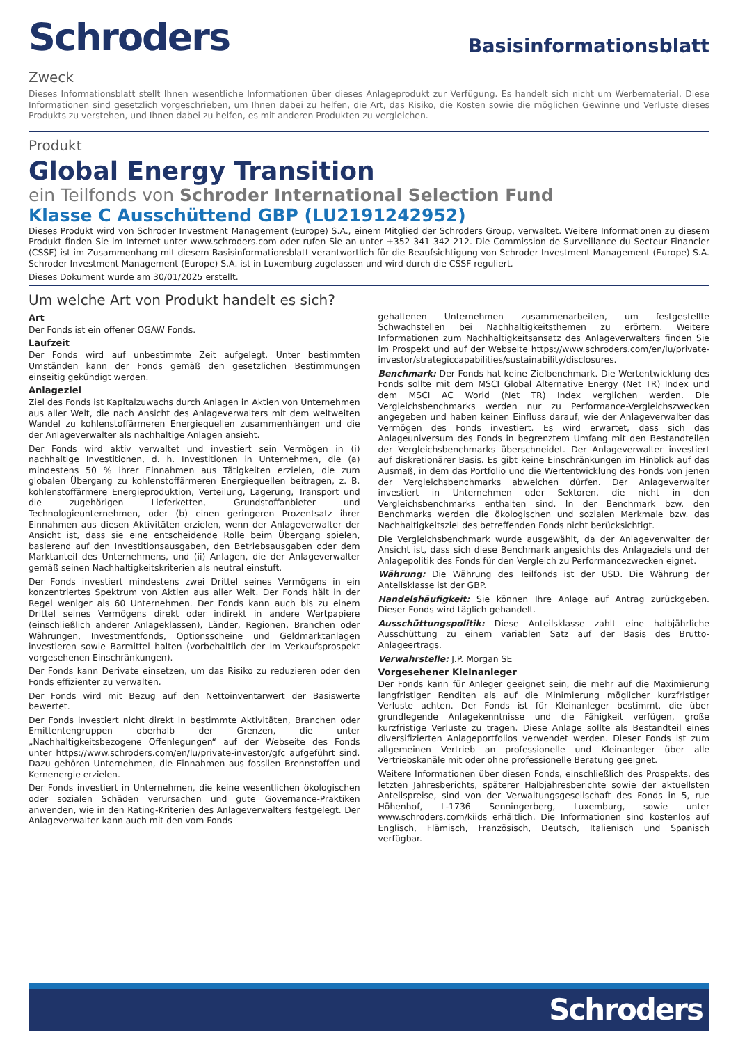Schroders
Basisinformationsblatt
Zweck
Dieses Informationsblatt stellt Ihnen wesentliche Informationen über dieses Anlageprodukt zur Verfügung. Es handelt sich nicht um Werbematerial. Diese Informationen sind gesetzlich vorgeschrieben, um Ihnen dabei zu helfen, die Art, das Risiko, die Kosten sowie die möglichen Gewinne und Verluste dieses Produkts zu verstehen, und Ihnen dabei zu helfen, es mit anderen Produkten zu vergleichen.
Produkt
Global Energy Transition
ein Teilfonds von Schroder International Selection Fund
Klasse C Ausschüttend GBP (LU2191242952)
Dieses Produkt wird von Schroder Investment Management (Europe) S.A., einem Mitglied der Schroders Group, verwaltet. Weitere Informationen zu diesem Produkt finden Sie im Internet unter www.schroders.com oder rufen Sie an unter +352 341 342 212. Die Commission de Surveillance du Secteur Financier (CSSF) ist im Zusammenhang mit diesem Basisinformationsblatt verantwortlich für die Beaufsichtigung von Schroder Investment Management (Europe) S.A. Schroder Investment Management (Europe) S.A. ist in Luxemburg zugelassen und wird durch die CSSF reguliert.
Dieses Dokument wurde am 30/01/2025 erstellt.
Um welche Art von Produkt handelt es sich?
Art
Der Fonds ist ein offener OGAW Fonds.
Laufzeit
Der Fonds wird auf unbestimmte Zeit aufgelegt. Unter bestimmten Umständen kann der Fonds gemäß den gesetzlichen Bestimmungen einseitig gekündigt werden.
Anlageziel
Ziel des Fonds ist Kapitalzuwachs durch Anlagen in Aktien von Unternehmen aus aller Welt, die nach Ansicht des Anlageverwalters mit dem weltweiten Wandel zu kohlenstoffärmeren Energiequellen zusammenhängen und die der Anlageverwalter als nachhaltige Anlagen ansieht.
Der Fonds wird aktiv verwaltet und investiert sein Vermögen in (i) nachhaltige Investitionen, d. h. Investitionen in Unternehmen, die (a) mindestens 50 % ihrer Einnahmen aus Tätigkeiten erzielen, die zum globalen Übergang zu kohlenstoffärmeren Energiequellen beitragen, z. B. kohlenstoffärmere Energieproduktion, Verteilung, Lagerung, Transport und die zugehörigen Lieferketten, Grundstoffanbieter und Technologieunternehmen, oder (b) einen geringeren Prozentsatz ihrer Einnahmen aus diesen Aktivitäten erzielen, wenn der Anlageverwalter der Ansicht ist, dass sie eine entscheidende Rolle beim Übergang spielen, basierend auf den Investitionsausgaben, den Betriebsausgaben oder dem Marktanteil des Unternehmens, und (ii) Anlagen, die der Anlageverwalter gemäß seinen Nachhaltigkeitskriterien als neutral einstuft.
Der Fonds investiert mindestens zwei Drittel seines Vermögens in ein konzentriertes Spektrum von Aktien aus aller Welt. Der Fonds hält in der Regel weniger als 60 Unternehmen. Der Fonds kann auch bis zu einem Drittel seines Vermögens direkt oder indirekt in andere Wertpapiere (einschließlich anderer Anlageklassen), Länder, Regionen, Branchen oder Währungen, Investmentfonds, Optionsscheine und Geldmarktanlagen investieren sowie Barmittel halten (vorbehaltlich der im Verkaufsprospekt vorgesehenen Einschränkungen).
Der Fonds kann Derivate einsetzen, um das Risiko zu reduzieren oder den Fonds effizienter zu verwalten.
Der Fonds wird mit Bezug auf den Nettoinventarwert der Basiswerte bewertet.
Der Fonds investiert nicht direkt in bestimmte Aktivitäten, Branchen oder Emittentengruppen oberhalb der Grenzen, die unter „Nachhaltigkeitsbezogene Offenlegungen“ auf der Webseite des Fonds unter https://www.schroders.com/en/lu/private-investor/gfc aufgeführt sind. Dazu gehören Unternehmen, die Einnahmen aus fossilen Brennstoffen und Kernenergie erzielen.
Der Fonds investiert in Unternehmen, die keine wesentlichen ökologischen oder sozialen Schäden verursachen und gute Governance-Praktiken anwenden, wie in den Rating-Kriterien des Anlageverwalters festgelegt. Der Anlageverwalter kann auch mit den vom Fonds
gehaltenen Unternehmen zusammenarbeiten, um festgestellte Schwachstellen bei Nachhaltigkeitsthemen zu erörtern. Weitere Informationen zum Nachhaltigkeitsansatz des Anlageverwalters finden Sie im Prospekt und auf der Webseite https://www.schroders.com/en/lu/private-investor/strategiccapabilities/sustainability/disclosures.
Benchmark: Der Fonds hat keine Zielbenchmark. Die Wertentwicklung des Fonds sollte mit dem MSCI Global Alternative Energy (Net TR) Index und dem MSCI AC World (Net TR) Index verglichen werden. Die Vergleichsbenchmarks werden nur zu Performance-Vergleichszwecken angegeben und haben keinen Einfluss darauf, wie der Anlageverwalter das Vermögen des Fonds investiert. Es wird erwartet, dass sich das Anlageuniversum des Fonds in begrenztem Umfang mit den Bestandteilen der Vergleichsbenchmarks überschneidet. Der Anlageverwalter investiert auf diskretionärer Basis. Es gibt keine Einschränkungen im Hinblick auf das Ausmaß, in dem das Portfolio und die Wertentwicklung des Fonds von jenen der Vergleichsbenchmarks abweichen dürfen. Der Anlageverwalter investiert in Unternehmen oder Sektoren, die nicht in den Vergleichsbenchmarks enthalten sind. In der Benchmark bzw. den Benchmarks werden die ökologischen und sozialen Merkmale bzw. das Nachhaltigkeitsziel des betreffenden Fonds nicht berücksichtigt.
Die Vergleichsbenchmark wurde ausgewählt, da der Anlageverwalter der Ansicht ist, dass sich diese Benchmark angesichts des Anlageziels und der Anlagepolitik des Fonds für den Vergleich zu Performancezwecken eignet.
Währung: Die Währung des Teilfonds ist der USD. Die Währung der Anteilsklasse ist der GBP.
Handelshäufigkeit: Sie können Ihre Anlage auf Antrag zurückgeben. Dieser Fonds wird täglich gehandelt.
Ausschüttungspolitik: Diese Anteilsklasse zahlt eine halbjährliche Ausschüttung zu einem variablen Satz auf der Basis des Brutto-Anlageertrags.
Verwahrstelle: J.P. Morgan SE
Vorgesehener Kleinanleger
Der Fonds kann für Anleger geeignet sein, die mehr auf die Maximierung langfristiger Renditen als auf die Minimierung möglicher kurzfristiger Verluste achten. Der Fonds ist für Kleinanleger bestimmt, die über grundlegende Anlagekenntnisse und die Fähigkeit verfügen, große kurzfristige Verluste zu tragen. Diese Anlage sollte als Bestandteil eines diversifizierten Anlageportfolios verwendet werden. Dieser Fonds ist zum allgemeinen Vertrieb an professionelle und Kleinanleger über alle Vertriebskanäle mit oder ohne professionelle Beratung geeignet.
Weitere Informationen über diesen Fonds, einschließlich des Prospekts, des letzten Jahresberichts, späterer Halbjahresberichte sowie der aktuellsten Anteilspreise, sind von der Verwaltungsgesellschaft des Fonds in 5, rue Höhenhof, L-1736 Senningerberg, Luxemburg, sowie unter www.schroders.com/kiids erhältlich. Die Informationen sind kostenlos auf Englisch, Flämisch, Französisch, Deutsch, Italienisch und Spanisch verfügbar.
Schroders